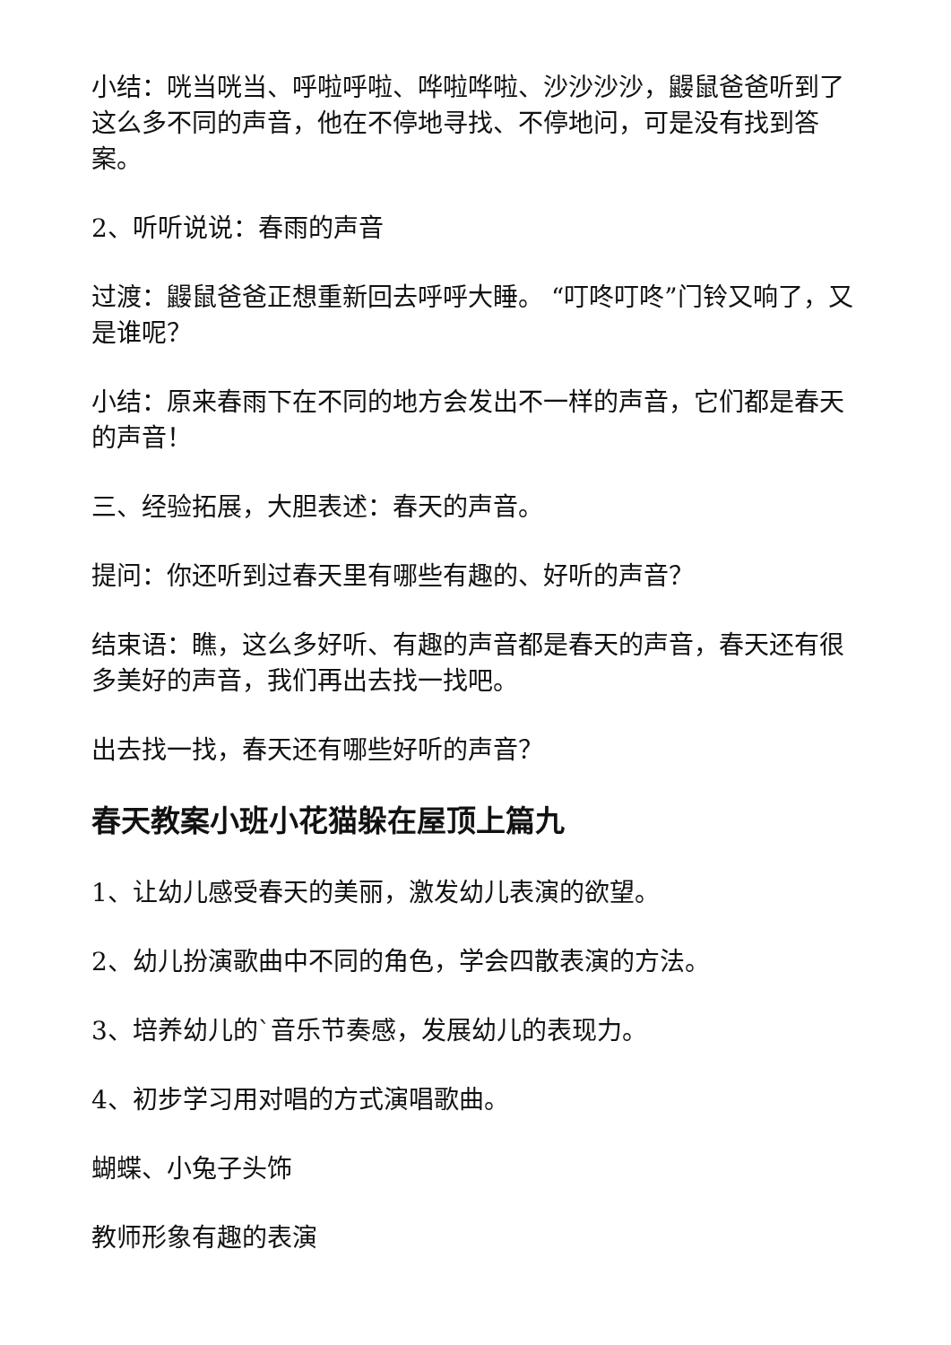小结：咣当咣当、呼啦呼啦、哗啦哗啦、沙沙沙沙，鼹鼠爸爸听到了这么多不同的声音，他在不停地寻找、不停地问，可是没有找到答案。
2、听听说说：春雨的声音
过渡：鼹鼠爸爸正想重新回去呼呼大睡。 “叮咚叮咚”门铃又响了，又是谁呢？
小结：原来春雨下在不同的地方会发出不一样的声音，它们都是春天的声音！
三、经验拓展，大胆表述：春天的声音。
提问：你还听到过春天里有哪些有趣的、好听的声音？
结束语：瞧，这么多好听、有趣的声音都是春天的声音，春天还有很多美好的声音，我们再出去找一找吧。
出去找一找，春天还有哪些好听的声音？
春天教案小班小花猫躲在屋顶上篇九
1、让幼儿感受春天的美丽，激发幼儿表演的欲望。
2、幼儿扮演歌曲中不同的角色，学会四散表演的方法。
3、培养幼儿的`音乐节奏感，发展幼儿的表现力。
4、初步学习用对唱的方式演唱歌曲。
蝴蝶、小兔子头饰
教师形象有趣的表演